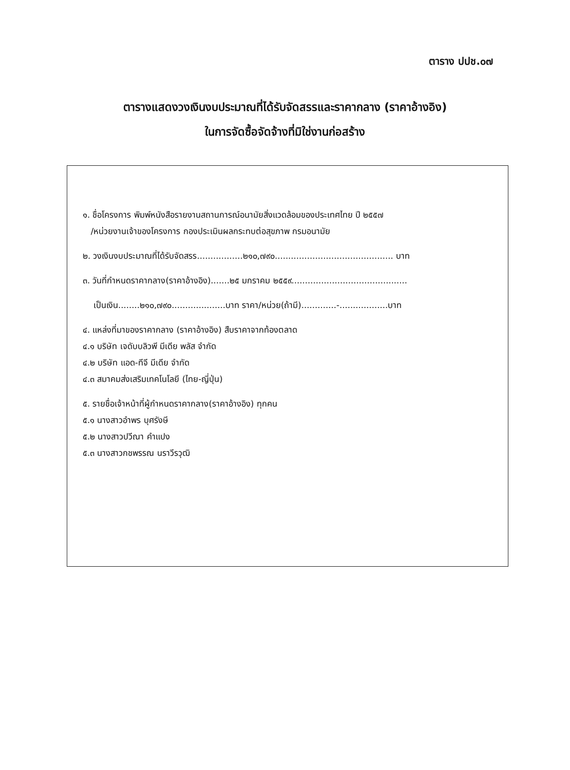ตาราง ปปช.๐๗
ตารางแสดงวงเงินงบประมาณที่ได้รับจัดสรรและราคากลาง (ราคาอ้างอิง)
ในการจัดซื้อจัดจ้างที่มิใช่งานก่อสร้าง
๑. ชื่อโครงการ พิมพ์หนังสือรายงานสถานการณ์อนามัยสิ่งแวดล้อมของประเทศไทย ปี ๒๕๕๗
/หน่วยงานเจ้าของโครงการ กองประเมินผลกระทบต่อสุขภาพ กรมอนามัย
๒. วงเงินงบประมาณที่ได้รับจัดสรร.................๒๑๐,๗๙๐............................................ บาท
๓. วันที่กำหนดราคากลาง(ราคาอ้างอิง).......๒๕ มกราคม ๒๕๕๙...........................................
เป็นเงิน........๒๑๐,๗๙๐....................บาท ราคา/หน่วย(ถ้ามี).............-..................บาท
๔. แหล่งที่มาของราคากลาง (ราคาอ้างอิง) สืบราคาจากท้องตลาด
๔.๑ บริษัท เจดับบลิวพี มีเดีย พลัส จำกัด
๔.๒ บริษัท แอด-ทีจี มีเดีย จำกัด
๔.๓ สมาคมส่งเสริมเทคโนโลยี (ไทย-ญี่ปุ่น)
๕. รายชื่อเจ้าหน้าที่ผู้กำหนดราคากลาง(ราคาอ้างอิง) ทุกคน
๕.๑ นางสาวอำพร บุศรังษี
๕.๒ นางสาวปวีณา คำแปง
๕.๓ นางสาวกชพรรณ นราวีรวุฒิ